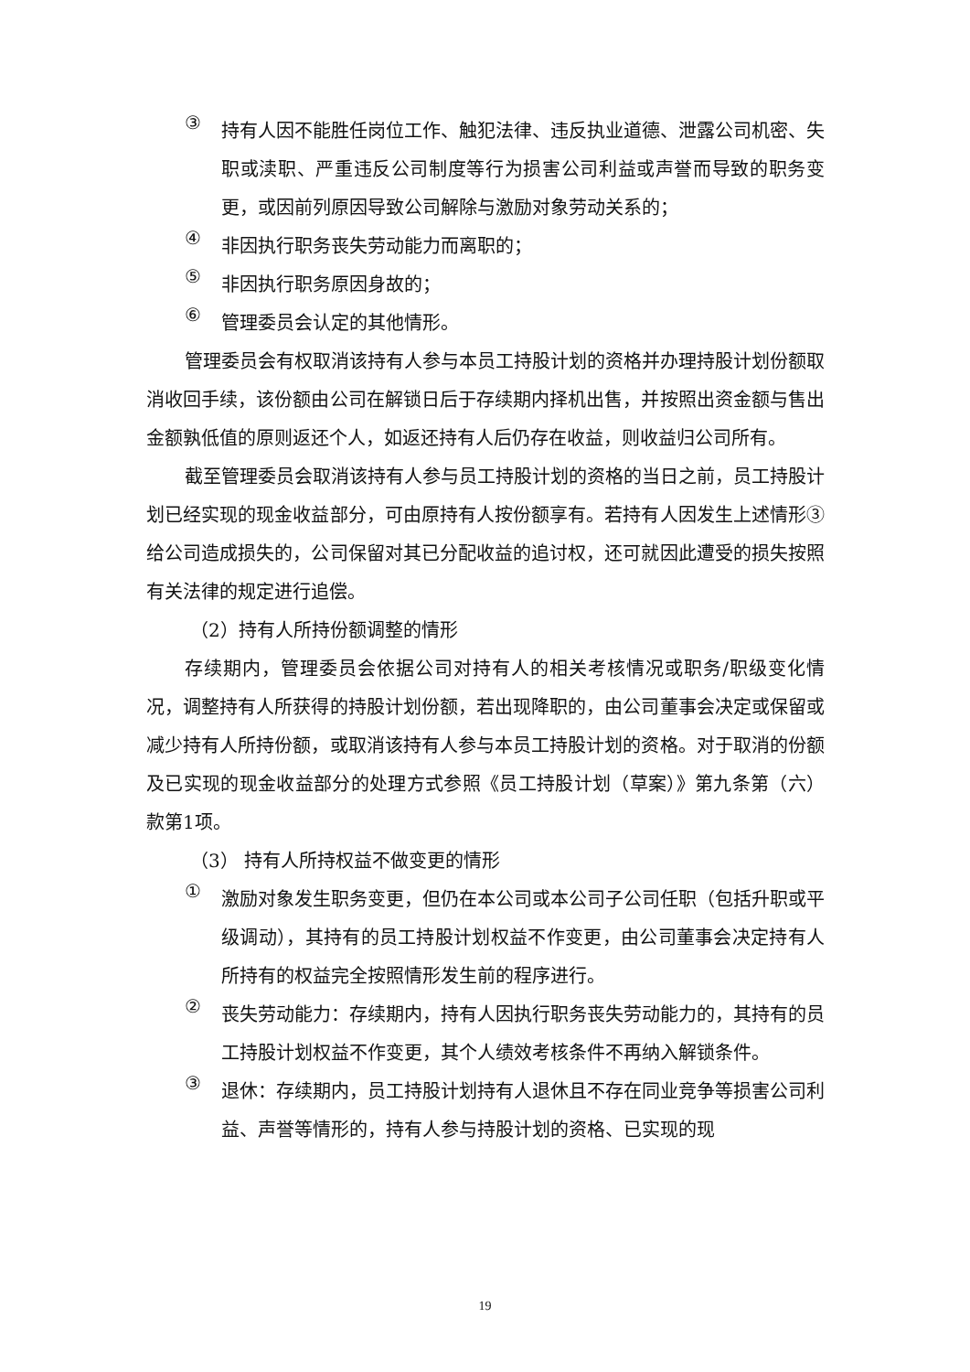③
持有人因不能胜任岗位工作、触犯法律、违反执业道德、泄露公司机密、失职或渎职、严重违反公司制度等行为损害公司利益或声誉而导致的职务变更，或因前列原因导致公司解除与激励对象劳动关系的；
④
非因执行职务丧失劳动能力而离职的；
⑤
非因执行职务原因身故的；
⑥
管理委员会认定的其他情形。
管理委员会有权取消该持有人参与本员工持股计划的资格并办理持股计划份额取消收回手续，该份额由公司在解锁日后于存续期内择机出售，并按照出资金额与售出金额孰低值的原则返还个人，如返还持有人后仍存在收益，则收益归公司所有。
截至管理委员会取消该持有人参与员工持股计划的资格的当日之前，员工持股计划已经实现的现金收益部分，可由原持有人按份额享有。若持有人因发生上述情形③给公司造成损失的，公司保留对其已分配收益的追讨权，还可就因此遭受的损失按照有关法律的规定进行追偿。
（2）持有人所持份额调整的情形
存续期内，管理委员会依据公司对持有人的相关考核情况或职务/职级变化情况，调整持有人所获得的持股计划份额，若出现降职的，由公司董事会决定或保留或减少持有人所持份额，或取消该持有人参与本员工持股计划的资格。对于取消的份额及已实现的现金收益部分的处理方式参照《员工持股计划（草案）》第九条第（六）款第1项。
（3） 持有人所持权益不做变更的情形
①
激励对象发生职务变更，但仍在本公司或本公司子公司任职（包括升职或平级调动），其持有的员工持股计划权益不作变更，由公司董事会决定持有人所持有的权益完全按照情形发生前的程序进行。
②
丧失劳动能力：存续期内，持有人因执行职务丧失劳动能力的，其持有的员工持股计划权益不作变更，其个人绩效考核条件不再纳入解锁条件。
③
退休：存续期内，员工持股计划持有人退休且不存在同业竞争等损害公司利益、声誉等情形的，持有人参与持股计划的资格、已实现的现
19